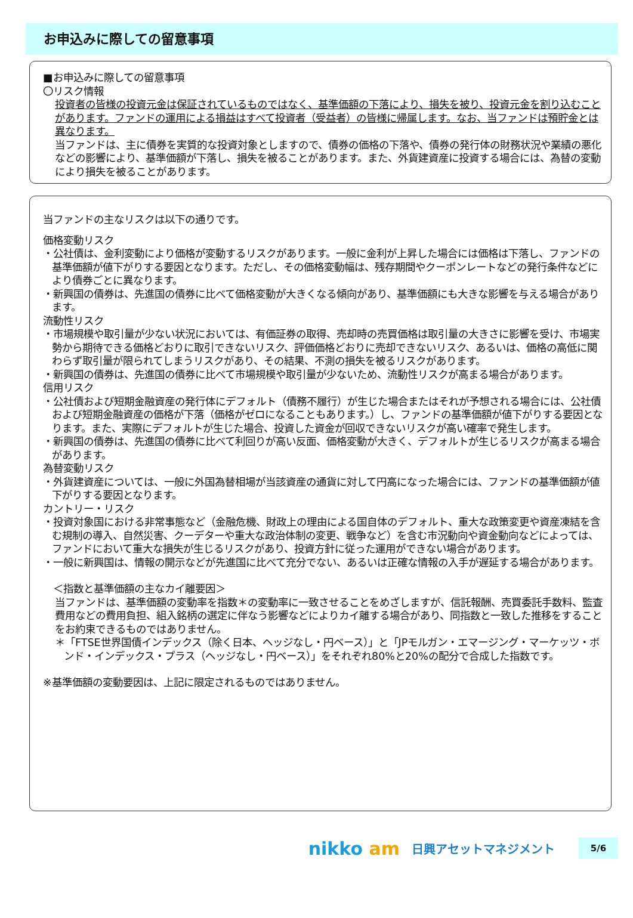お申込みに際しての留意事項
■お申込みに際しての留意事項
〇リスク情報
投資者の皆様の投資元金は保証されているものではなく、基準価額の下落により、損失を被り、投資元金を割り込むことがあります。ファンドの運用による損益はすべて投資者（受益者）の皆様に帰属します。なお、当ファンドは預貯金とは異なります。
当ファンドは、主に債券を実質的な投資対象としますので、債券の価格の下落や、債券の発行体の財務状況や業績の悪化などの影響により、基準価額が下落し、損失を被ることがあります。また、外貨建資産に投資する場合には、為替の変動により損失を被ることがあります。
当ファンドの主なリスクは以下の通りです。
価格変動リスク
・公社債は、金利変動により価格が変動するリスクがあります。一般に金利が上昇した場合には価格は下落し、ファンドの基準価額が値下がりする要因となります。ただし、その価格変動幅は、残存期間やクーポンレートなどの発行条件などにより債券ごとに異なります。
・新興国の債券は、先進国の債券に比べて価格変動が大きくなる傾向があり、基準価額にも大きな影響を与える場合があります。
流動性リスク
・市場規模や取引量が少ない状況においては、有価証券の取得、売却時の売買価格は取引量の大きさに影響を受け、市場実勢から期待できる価格どおりに取引できないリスク、評価価格どおりに売却できないリスク、あるいは、価格の高低に関わらず取引量が限られてしまうリスクがあり、その結果、不測の損失を被るリスクがあります。
・新興国の債券は、先進国の債券に比べて市場規模や取引量が少ないため、流動性リスクが高まる場合があります。
信用リスク
・公社債および短期金融資産の発行体にデフォルト（債務不履行）が生じた場合またはそれが予想される場合には、公社債および短期金融資産の価格が下落（価格がゼロになることもあります。）し、ファンドの基準価額が値下がりする要因となります。また、実際にデフォルトが生じた場合、投資した資金が回収できないリスクが高い確率で発生します。
・新興国の債券は、先進国の債券に比べて利回りが高い反面、価格変動が大きく、デフォルトが生じるリスクが高まる場合があります。
為替変動リスク
・外貨建資産については、一般に外国為替相場が当該資産の通貨に対して円高になった場合には、ファンドの基準価額が値下がりする要因となります。
カントリー・リスク
・投資対象国における非常事態など（金融危機、財政上の理由による国自体のデフォルト、重大な政策変更や資産凍結を含む規制の導入、自然災害、クーデターや重大な政治体制の変更、戦争など）を含む市況動向や資金動向などによっては、ファンドにおいて重大な損失が生じるリスクがあり、投資方針に従った運用ができない場合があります。
・一般に新興国は、情報の開示などが先進国に比べて充分でない、あるいは正確な情報の入手が遅延する場合があります。
　＜指数と基準価額の主なカイ離要因＞
当ファンドは、基準価額の変動率を指数＊の変動率に一致させることをめざしますが、信託報酬、売買委託手数料、監査費用などの費用負担、組入銘柄の選定に伴なう影響などによりカイ離する場合があり、同指数と一致した推移をすることをお約束できるものではありません。
＊「FTSE世界国債インデックス（除く日本、ヘッジなし・円ベース）」と「JPモルガン・エマージング・マーケッツ・ボンド・インデックス・プラス（ヘッジなし・円ベース）」をそれぞれ80%と20%の配分で合成した指数です。
※基準価額の変動要因は、上記に限定されるものではありません。
nikko am
日興アセットマネジメント
5/6